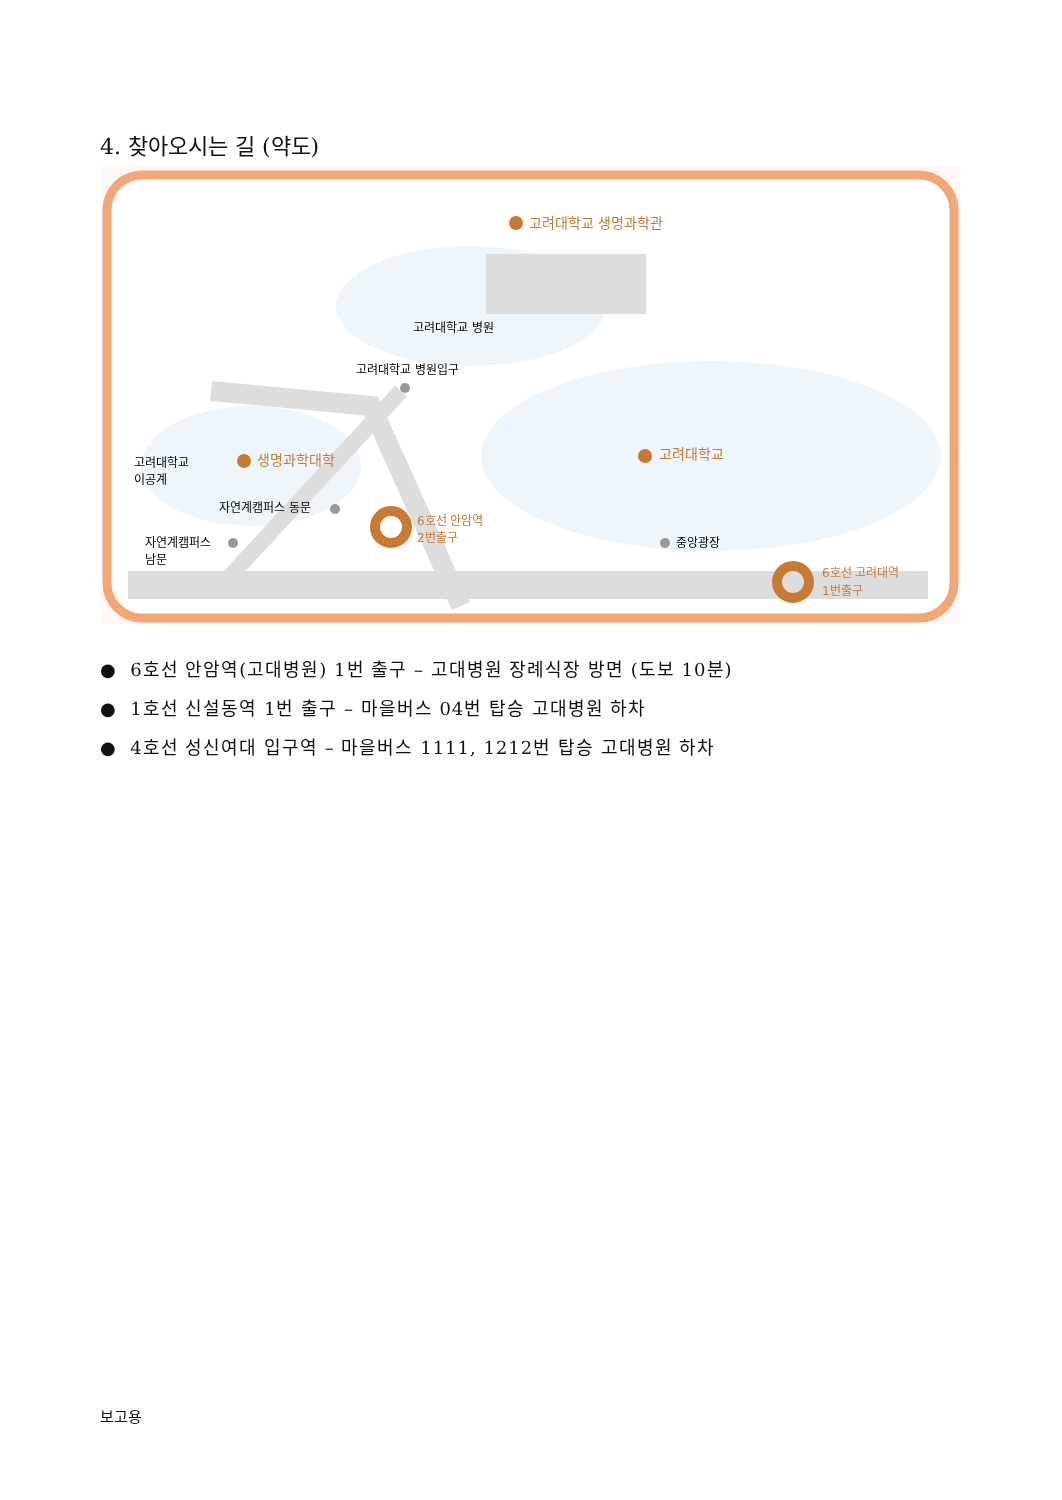4. 찾아오시는 길 (약도)
고려대학교 생명과학관
고려대학교 병원
고려대학교 병원입구
고려대학교
이공계
생명과학대학
고려대학교
자연계캠퍼스 동문
6호선 안암역
2번출구
자연계캠퍼스
남문
중앙광장
6호선 고려대역
1번출구
● 6호선 안암역(고대병원) 1번 출구 – 고대병원 장례식장 방면 (도보 10분)
● 1호선 신설동역 1번 출구 – 마을버스 04번 탑승 고대병원 하차
● 4호선 성신여대 입구역 – 마을버스 1111, 1212번 탑승 고대병원 하차
보고용